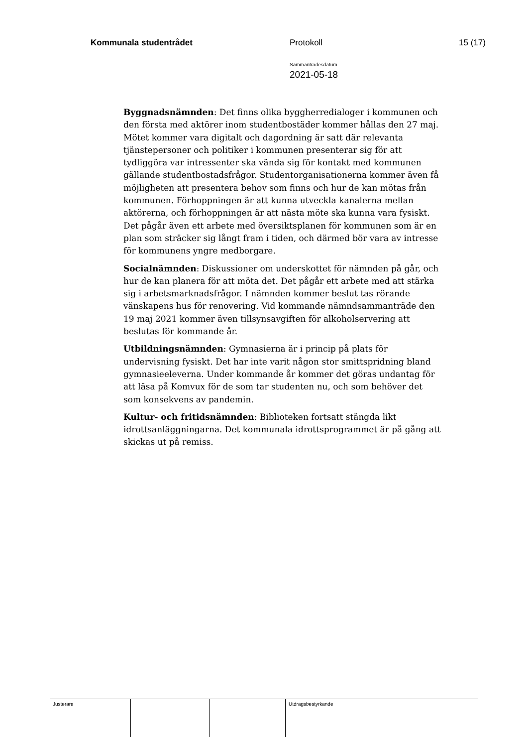Kommunala studentrådet Protokoll 15 (17)
Sammanträdesdatum
2021-05-18
Byggnadsnämnden: Det finns olika byggherredialoger i kommunen och den första med aktörer inom studentbostäder kommer hållas den 27 maj. Mötet kommer vara digitalt och dagordning är satt där relevanta tjänstepersoner och politiker i kommunen presenterar sig för att tydliggöra var intressenter ska vända sig för kontakt med kommunen gällande studentbostadsfrågor. Studentorganisationerna kommer även få möjligheten att presentera behov som finns och hur de kan mötas från kommunen. Förhoppningen är att kunna utveckla kanalerna mellan aktörerna, och förhoppningen är att nästa möte ska kunna vara fysiskt. Det pågår även ett arbete med översiktsplanen för kommunen som är en plan som sträcker sig långt fram i tiden, och därmed bör vara av intresse för kommunens yngre medborgare.
Socialnämnden: Diskussioner om underskottet för nämnden på går, och hur de kan planera för att möta det. Det pågår ett arbete med att stärka sig i arbetsmarknadsfrågor. I nämnden kommer beslut tas rörande vänskapens hus för renovering. Vid kommande nämndsammanträde den 19 maj 2021 kommer även tillsynsavgiften för alkoholservering att beslutas för kommande år.
Utbildningsnämnden: Gymnasierna är i princip på plats för undervisning fysiskt. Det har inte varit någon stor smittspridning bland gymnasieeleverna. Under kommande år kommer det göras undantag för att läsa på Komvux för de som tar studenten nu, och som behöver det som konsekvens av pandemin.
Kultur- och fritidsnämnden: Biblioteken fortsatt stängda likt idrottsanläggningarna. Det kommunala idrottsprogrammet är på gång att skickas ut på remiss.
| Justerare | | | Utdragsbestyrkande |